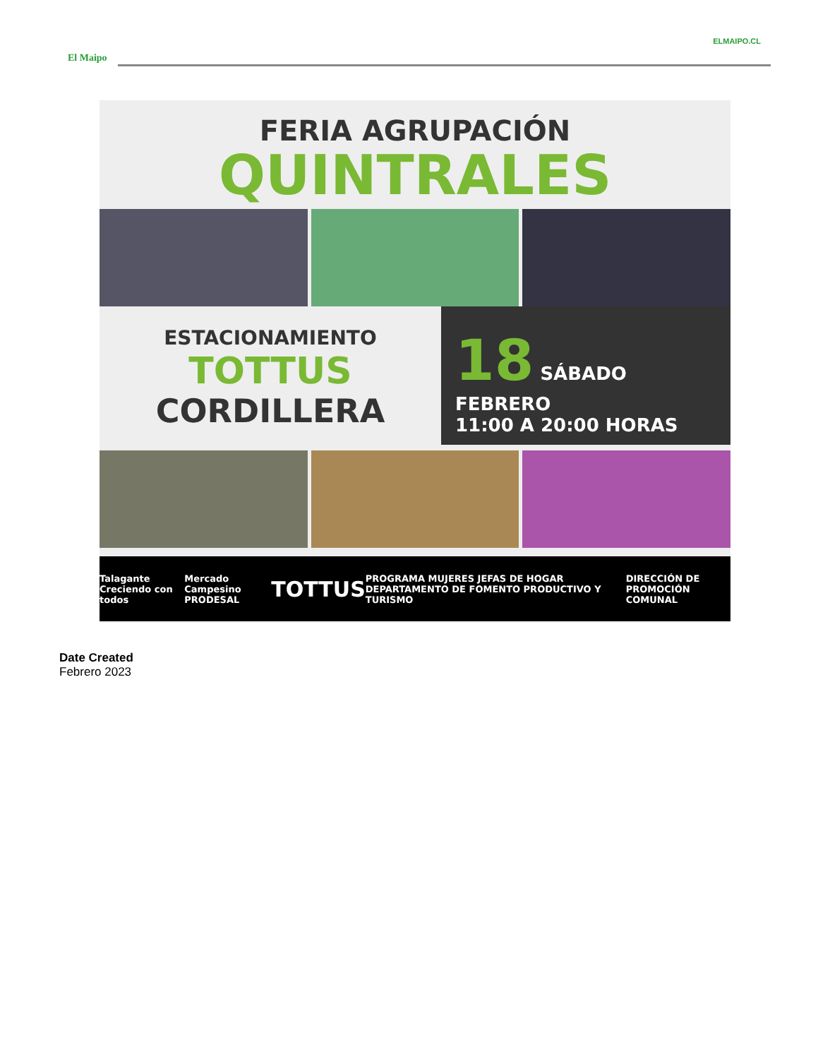ELMAIPO.CL
El Maipo
FERIA AGRUPACIÓN
QUINTRALES
ESTACIONAMIENTO
TOTTUS
CORDILLERA
18 SÁBADO FEBRERO
11:00 A 20:00 HORAS
Talagante Creciendo con todos Mercado Campesino PRODESAL TOTTUS PROGRAMA MUJERES JEFAS DE HOGAR DEPARTAMENTO DE FOMENTO PRODUCTIVO Y TURISMO DIRECCIÓN DE PROMOCIÓN COMUNAL
Date Created
Febrero 2023